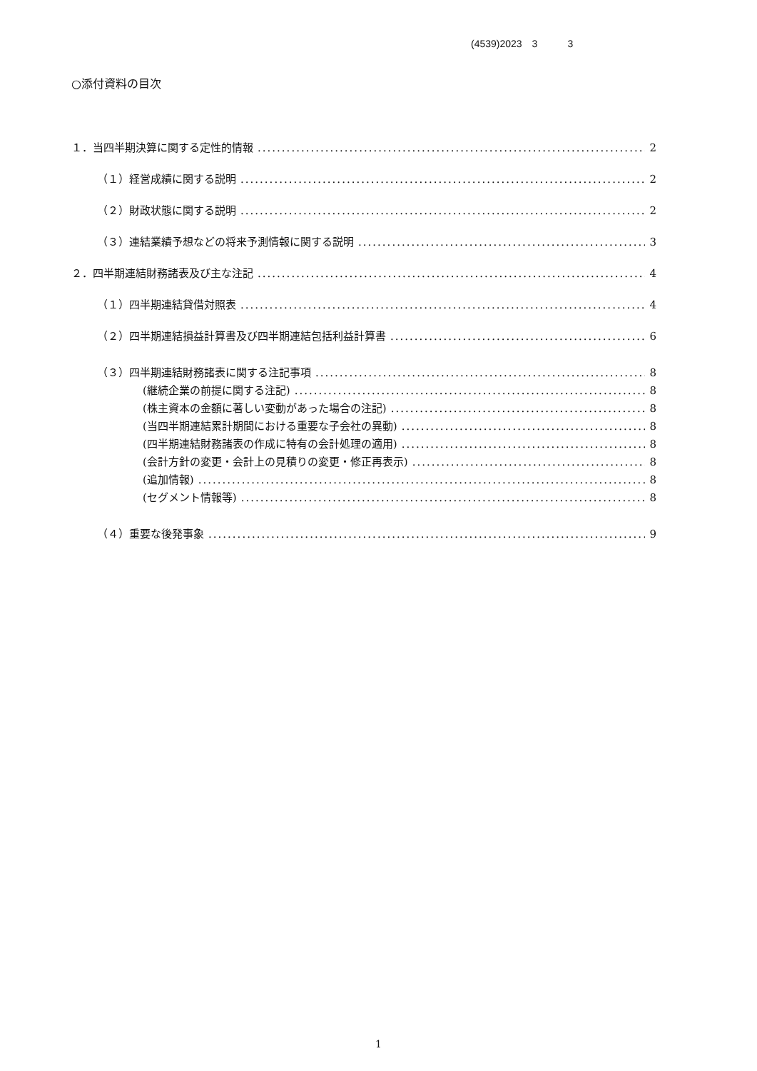(4539)2023　3　　　3
○添付資料の目次
１．当四半期決算に関する定性的情報 2
（１）経営成績に関する説明 2
（２）財政状態に関する説明 2
（３）連結業績予想などの将来予測情報に関する説明 3
２．四半期連結財務諸表及び主な注記 4
（１）四半期連結貸借対照表 4
（２）四半期連結損益計算書及び四半期連結包括利益計算書 6
（３）四半期連結財務諸表に関する注記事項 8
(継続企業の前提に関する注記) 8
(株主資本の金額に著しい変動があった場合の注記) 8
(当四半期連結累計期間における重要な子会社の異動) 8
(四半期連結財務諸表の作成に特有の会計処理の適用) 8
(会計方針の変更・会計上の見積りの変更・修正再表示) 8
(追加情報) 8
(セグメント情報等) 8
（４）重要な後発事象 9
1